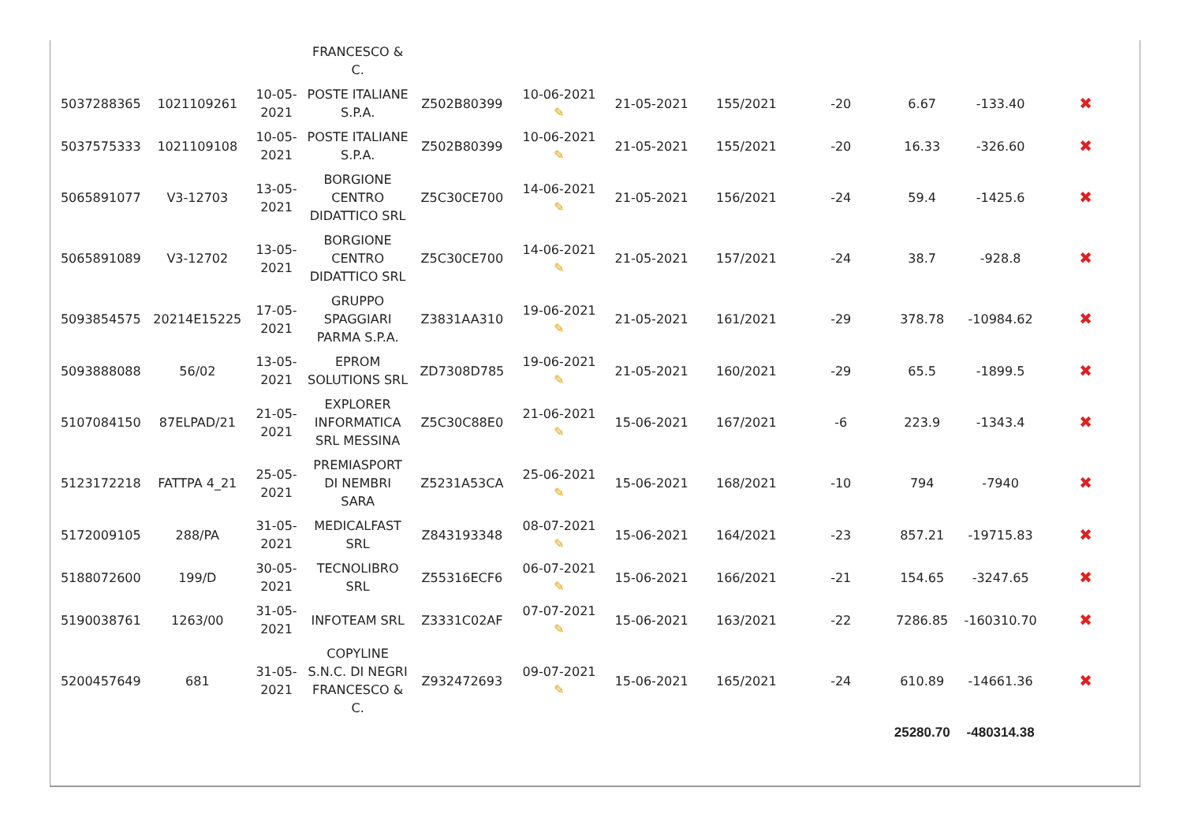| | | | FRANCESCO & C. | | | | | | | | |
| 5037288365 | 1021109261 | 10-05- 2021 | POSTE ITALIANE S.P.A. | Z502B80399 | 10-06-2021 ✎ | 21-05-2021 | 155/2021 | -20 | 6.67 | -133.40 | ✖ |
| 5037575333 | 1021109108 | 10-05- 2021 | POSTE ITALIANE S.P.A. | Z502B80399 | 10-06-2021 ✎ | 21-05-2021 | 155/2021 | -20 | 16.33 | -326.60 | ✖ |
| 5065891077 | V3-12703 | 13-05- 2021 | BORGIONE CENTRO DIDATTICO SRL | Z5C30CE700 | 14-06-2021 ✎ | 21-05-2021 | 156/2021 | -24 | 59.4 | -1425.6 | ✖ |
| 5065891089 | V3-12702 | 13-05- 2021 | BORGIONE CENTRO DIDATTICO SRL | Z5C30CE700 | 14-06-2021 ✎ | 21-05-2021 | 157/2021 | -24 | 38.7 | -928.8 | ✖ |
| 5093854575 | 20214E15225 | 17-05- 2021 | GRUPPO SPAGGIARI PARMA S.P.A. | Z3831AA310 | 19-06-2021 ✎ | 21-05-2021 | 161/2021 | -29 | 378.78 | -10984.62 | ✖ |
| 5093888088 | 56/02 | 13-05- 2021 | EPROM SOLUTIONS SRL | ZD7308D785 | 19-06-2021 ✎ | 21-05-2021 | 160/2021 | -29 | 65.5 | -1899.5 | ✖ |
| 5107084150 | 87ELPAD/21 | 21-05- 2021 | EXPLORER INFORMATICA SRL MESSINA | Z5C30C88E0 | 21-06-2021 ✎ | 15-06-2021 | 167/2021 | -6 | 223.9 | -1343.4 | ✖ |
| 5123172218 | FATTPA 4_21 | 25-05- 2021 | PREMIASPORT DI NEMBRI SARA | Z5231A53CA | 25-06-2021 ✎ | 15-06-2021 | 168/2021 | -10 | 794 | -7940 | ✖ |
| 5172009105 | 288/PA | 31-05- 2021 | MEDICALFAST SRL | Z843193348 | 08-07-2021 ✎ | 15-06-2021 | 164/2021 | -23 | 857.21 | -19715.83 | ✖ |
| 5188072600 | 199/D | 30-05- 2021 | TECNOLIBRO SRL | Z55316ECF6 | 06-07-2021 ✎ | 15-06-2021 | 166/2021 | -21 | 154.65 | -3247.65 | ✖ |
| 5190038761 | 1263/00 | 31-05- 2021 | INFOTEAM SRL | Z3331C02AF | 07-07-2021 ✎ | 15-06-2021 | 163/2021 | -22 | 7286.85 | -160310.70 | ✖ |
| 5200457649 | 681 | 31-05- 2021 | COPYLINE S.N.C. DI NEGRI FRANCESCO & C. | Z932472693 | 09-07-2021 ✎ | 15-06-2021 | 165/2021 | -24 | 610.89 | -14661.36 | ✖ |
| | | | | | | | | | 25280.70 | -480314.38 | |